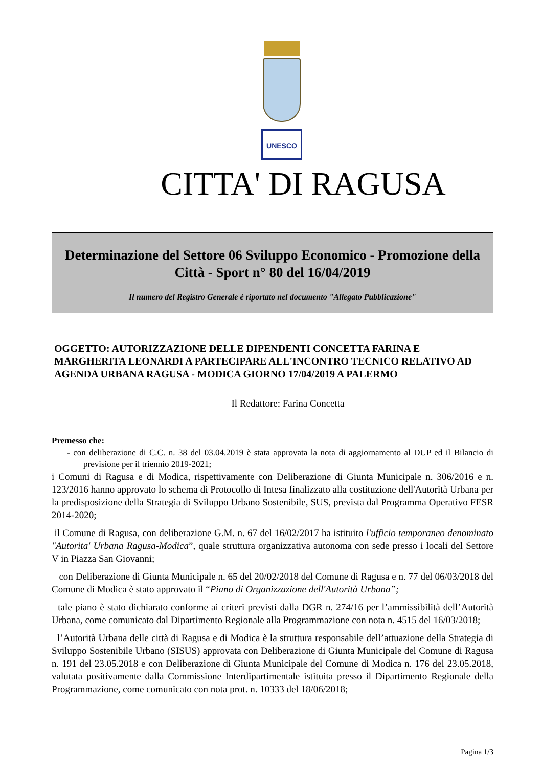UNESCO
CITTA' DI RAGUSA
Determinazione del Settore 06 Sviluppo Economico - Promozione della Città - Sport n° 80 del 16/04/2019
Il numero del Registro Generale è riportato nel documento "Allegato Pubblicazione"
OGGETTO: AUTORIZZAZIONE DELLE DIPENDENTI CONCETTA FARINA E MARGHERITA LEONARDI A PARTECIPARE ALL'INCONTRO TECNICO RELATIVO AD AGENDA URBANA RAGUSA - MODICA GIORNO 17/04/2019 A PALERMO
Il Redattore: Farina Concetta
Premesso che:
- con deliberazione di C.C. n. 38 del 03.04.2019 è stata approvata la nota di aggiornamento al DUP ed il Bilancio di previsione per il triennio 2019-2021;
i Comuni di Ragusa e di Modica, rispettivamente con Deliberazione di Giunta Municipale n. 306/2016 e n. 123/2016 hanno approvato lo schema di Protocollo di Intesa finalizzato alla costituzione dell'Autorità Urbana per la predisposizione della Strategia di Sviluppo Urbano Sostenibile, SUS, prevista dal Programma Operativo FESR 2014-2020;
il Comune di Ragusa, con deliberazione G.M. n. 67 del 16/02/2017 ha istituito l'ufficio temporaneo denominato "Autorita' Urbana Ragusa-Modica”, quale struttura organizzativa autonoma con sede presso i locali del Settore V in Piazza San Giovanni;
con Deliberazione di Giunta Municipale n. 65 del 20/02/2018 del Comune di Ragusa e n. 77 del 06/03/2018 del Comune di Modica è stato approvato il “Piano di Organizzazione dell'Autorità Urbana”;
tale piano è stato dichiarato conforme ai criteri previsti dalla DGR n. 274/16 per l’ammissibilità dell’Autorità Urbana, come comunicato dal Dipartimento Regionale alla Programmazione con nota n. 4515 del 16/03/2018;
l’Autorità Urbana delle città di Ragusa e di Modica è la struttura responsabile dell’attuazione della Strategia di Sviluppo Sostenibile Urbano (SISUS) approvata con Deliberazione di Giunta Municipale del Comune di Ragusa n. 191 del 23.05.2018 e con Deliberazione di Giunta Municipale del Comune di Modica n. 176 del 23.05.2018, valutata positivamente dalla Commissione Interdipartimentale istituita presso il Dipartimento Regionale della Programmazione, come comunicato con nota prot. n. 10333 del 18/06/2018;
Pagina 1/3